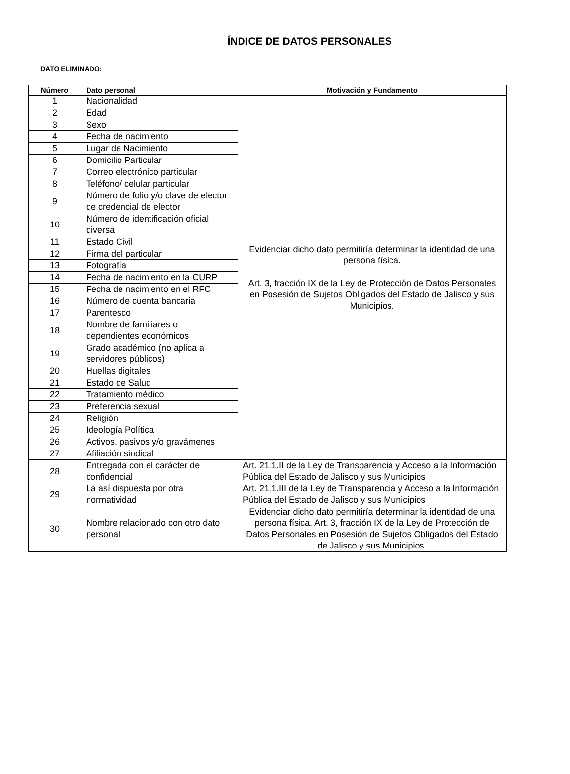ÍNDICE DE DATOS PERSONALES
DATO ELIMINADO:
| Número | Dato personal | Motivación y Fundamento |
| --- | --- | --- |
| 1 | Nacionalidad | Evidenciar dicho dato permitiría determinar la identidad de una persona física. Art. 3, fracción IX de la Ley de Protección de Datos Personales en Posesión de Sujetos Obligados del Estado de Jalisco y sus Municipios. |
| 2 | Edad | |
| 3 | Sexo | |
| 4 | Fecha de nacimiento | |
| 5 | Lugar de Nacimiento | |
| 6 | Domicilio Particular | |
| 7 | Correo electrónico particular | |
| 8 | Teléfono/ celular particular | |
| 9 | Número de folio y/o clave de elector de credencial de elector | |
| 10 | Número de identificación oficial diversa | |
| 11 | Estado Civil | |
| 12 | Firma del particular | |
| 13 | Fotografía | |
| 14 | Fecha de nacimiento en la CURP | |
| 15 | Fecha de nacimiento en el RFC | |
| 16 | Número de cuenta bancaria | |
| 17 | Parentesco | |
| 18 | Nombre de familiares o dependientes económicos | |
| 19 | Grado académico (no aplica a servidores públicos) | |
| 20 | Huellas digitales | |
| 21 | Estado de Salud | |
| 22 | Tratamiento médico | |
| 23 | Preferencia sexual | |
| 24 | Religión | |
| 25 | Ideología Política | |
| 26 | Activos, pasivos y/o gravámenes | |
| 27 | Afiliación sindical | |
| 28 | Entregada con el carácter de confidencial | Art. 21.1.II de la Ley de Transparencia y Acceso a la Información Pública del Estado de Jalisco y sus Municipios |
| 29 | La así dispuesta por otra normatividad | Art. 21.1.III de la Ley de Transparencia y Acceso a la Información Pública del Estado de Jalisco y sus Municipios |
| 30 | Nombre relacionado con otro dato personal | Evidenciar dicho dato permitiría determinar la identidad de una persona física. Art. 3, fracción IX de la Ley de Protección de Datos Personales en Posesión de Sujetos Obligados del Estado de Jalisco y sus Municipios. |